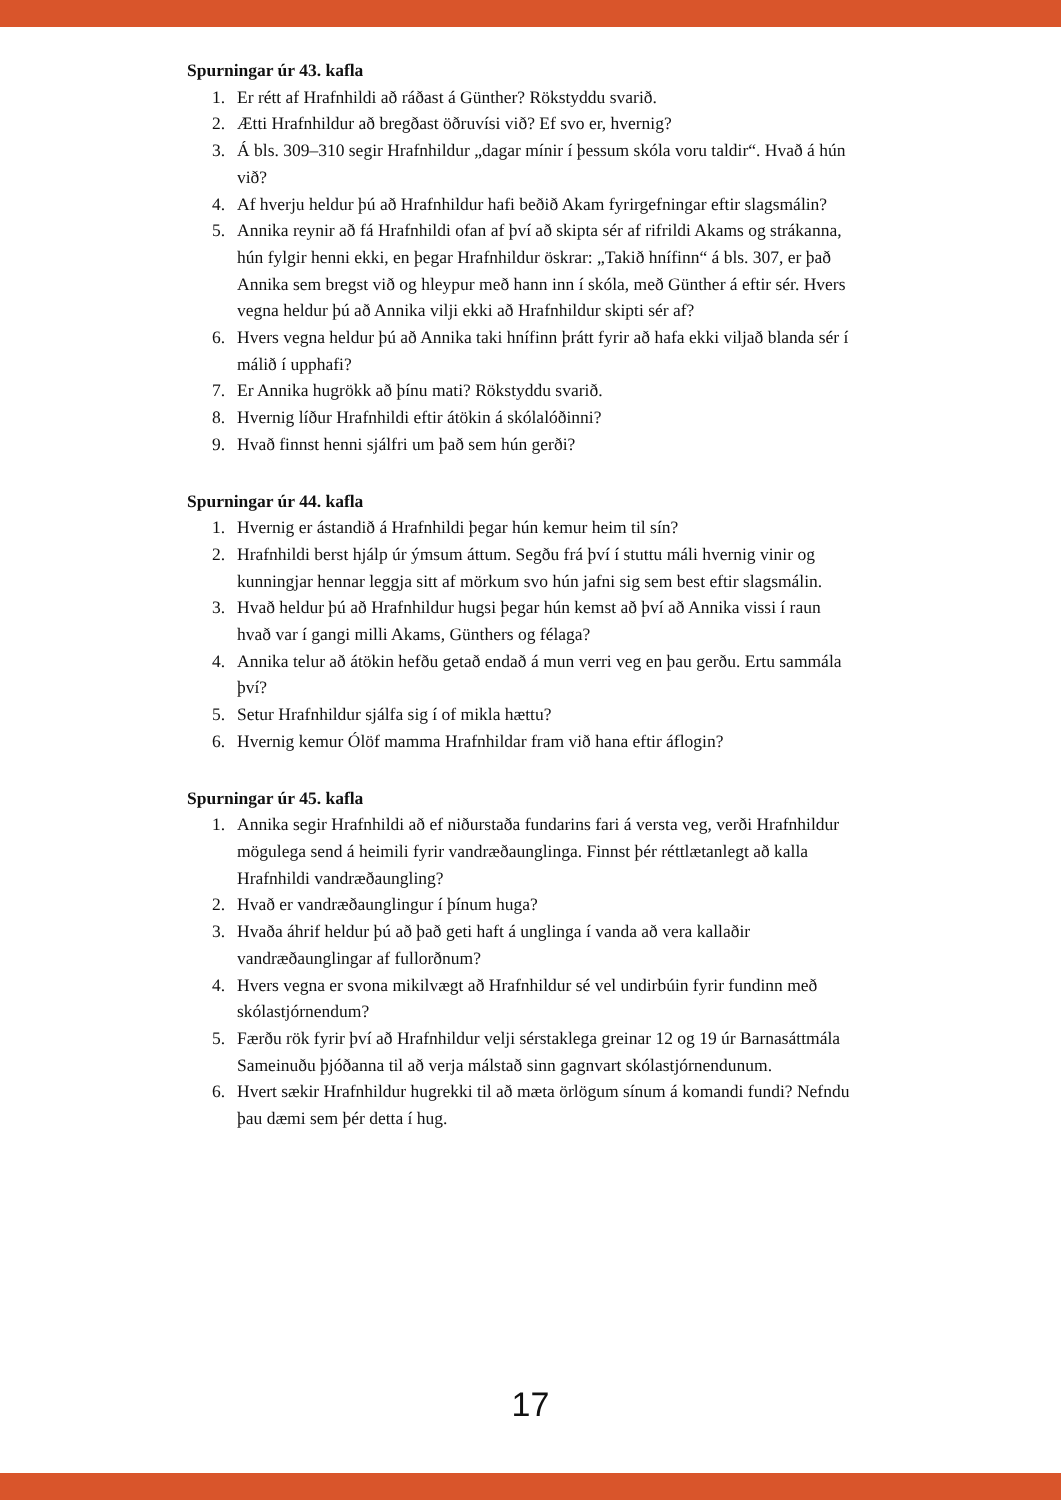Spurningar úr 43. kafla
1. Er rétt af Hrafnhildi að ráðast á Günther? Rökstyddu svarið.
2. Ætti Hrafnhildur að bregðast öðruvísi við? Ef svo er, hvernig?
3. Á bls. 309–310 segir Hrafnhildur „dagar mínir í þessum skóla voru taldir“. Hvað á hún við?
4. Af hverju heldur þú að Hrafnhildur hafi beðið Akam fyrirgefningar eftir slagsmálin?
5. Annika reynir að fá Hrafnhildi ofan af því að skipta sér af rifrildi Akams og strákanna, hún fylgir henni ekki, en þegar Hrafnhildur öskrar: „Takið hnífinn“ á bls. 307, er það Annika sem bregst við og hleypur með hann inn í skóla, með Günther á eftir sér. Hvers vegna heldur þú að Annika vilji ekki að Hrafnhildur skipti sér af?
6. Hvers vegna heldur þú að Annika taki hnífinn þrátt fyrir að hafa ekki viljað blanda sér í málið í upphafi?
7. Er Annika hugrökk að þínu mati? Rökstyddu svarið.
8. Hvernig líður Hrafnhildi eftir átökin á skólalóðinni?
9. Hvað finnst henni sjálfri um það sem hún gerði?
Spurningar úr 44. kafla
1. Hvernig er ástandið á Hrafnhildi þegar hún kemur heim til sín?
2. Hrafnhildi berst hjálp úr ýmsum áttum. Segðu frá því í stuttu máli hvernig vinir og kunningjar hennar leggja sitt af mörkum svo hún jafni sig sem best eftir slagsmálin.
3. Hvað heldur þú að Hrafnhildur hugsi þegar hún kemst að því að Annika vissi í raun hvað var í gangi milli Akams, Günthers og félaga?
4. Annika telur að átökin hefðu getað endað á mun verri veg en þau gerðu. Ertu sammála því?
5. Setur Hrafnhildur sjálfa sig í of mikla hættu?
6. Hvernig kemur Ólöf mamma Hrafnhildar fram við hana eftir áflogin?
Spurningar úr 45. kafla
1. Annika segir Hrafnhildi að ef niðurstaða fundarins fari á versta veg, verði Hrafnhildur mögulega send á heimili fyrir vandræðaunglinga. Finnst þér réttlætanlegt að kalla Hrafnhildi vandræðaungling?
2. Hvað er vandræðaunglingur í þínum huga?
3. Hvaða áhrif heldur þú að það geti haft á unglinga í vanda að vera kallaðir vandræðaunglingar af fullorðnum?
4. Hvers vegna er svona mikilvægt að Hrafnhildur sé vel undirbúin fyrir fundinn með skólastjórnendum?
5. Færðu rök fyrir því að Hrafnhildur velji sérstaklega greinar 12 og 19 úr Barnasáttmála Sameinuðu þjóðanna til að verja málstað sinn gagnvart skólastjórnendunum.
6. Hvert sækir Hrafnhildur hugrekki til að mæta örlögum sínum á komandi fundi? Nefndu þau dæmi sem þér detta í hug.
17